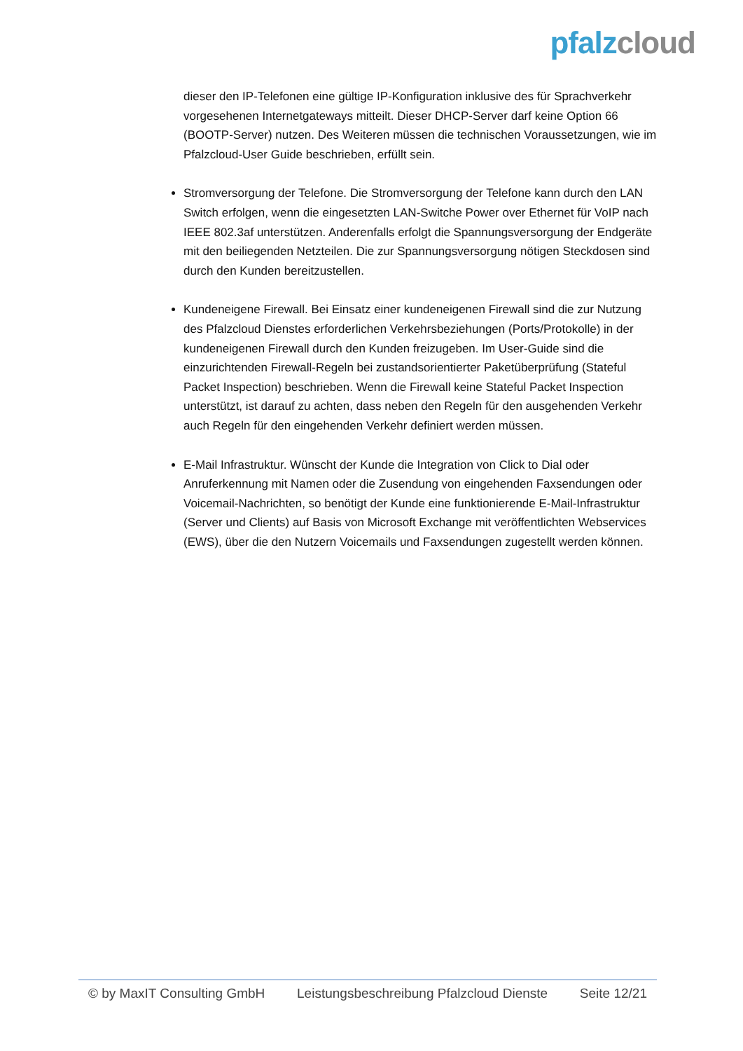pfalz cloud
dieser den IP-Telefonen eine gültige IP-Konfiguration inklusive des für Sprachverkehr vorgesehenen Internetgateways mitteilt. Dieser DHCP-Server darf keine Option 66 (BOOTP-Server) nutzen. Des Weiteren müssen die technischen Voraussetzungen, wie im Pfalzcloud-User Guide beschrieben, erfüllt sein.
Stromversorgung der Telefone. Die Stromversorgung der Telefone kann durch den LAN Switch erfolgen, wenn die eingesetzten LAN-Switche Power over Ethernet für VoIP nach IEEE 802.3af unterstützen. Anderenfalls erfolgt die Spannungsversorgung der Endgeräte mit den beiliegenden Netzteilen. Die zur Spannungsversorgung nötigen Steckdosen sind durch den Kunden bereitzustellen.
Kundeneigene Firewall. Bei Einsatz einer kundeneigenen Firewall sind die zur Nutzung des Pfalzcloud Dienstes erforderlichen Verkehrsbeziehungen (Ports/Protokolle) in der kundeneigenen Firewall durch den Kunden freizugeben. Im User-Guide sind die einzurichtenden Firewall-Regeln bei zustandsorientierter Paketüberprüfung (Stateful Packet Inspection) beschrieben. Wenn die Firewall keine Stateful Packet Inspection unterstützt, ist darauf zu achten, dass neben den Regeln für den ausgehenden Verkehr auch Regeln für den eingehenden Verkehr definiert werden müssen.
E-Mail Infrastruktur. Wünscht der Kunde die Integration von Click to Dial oder Anruferkennung mit Namen oder die Zusendung von eingehenden Faxsendungen oder Voicemail-Nachrichten, so benötigt der Kunde eine funktionierende E-Mail-Infrastruktur (Server und Clients) auf Basis von Microsoft Exchange mit veröffentlichten Webservices (EWS), über die den Nutzern Voicemails und Faxsendungen zugestellt werden können.
© by MaxIT Consulting GmbH Leistungsbeschreibung Pfalzcloud Dienste Seite 12/21